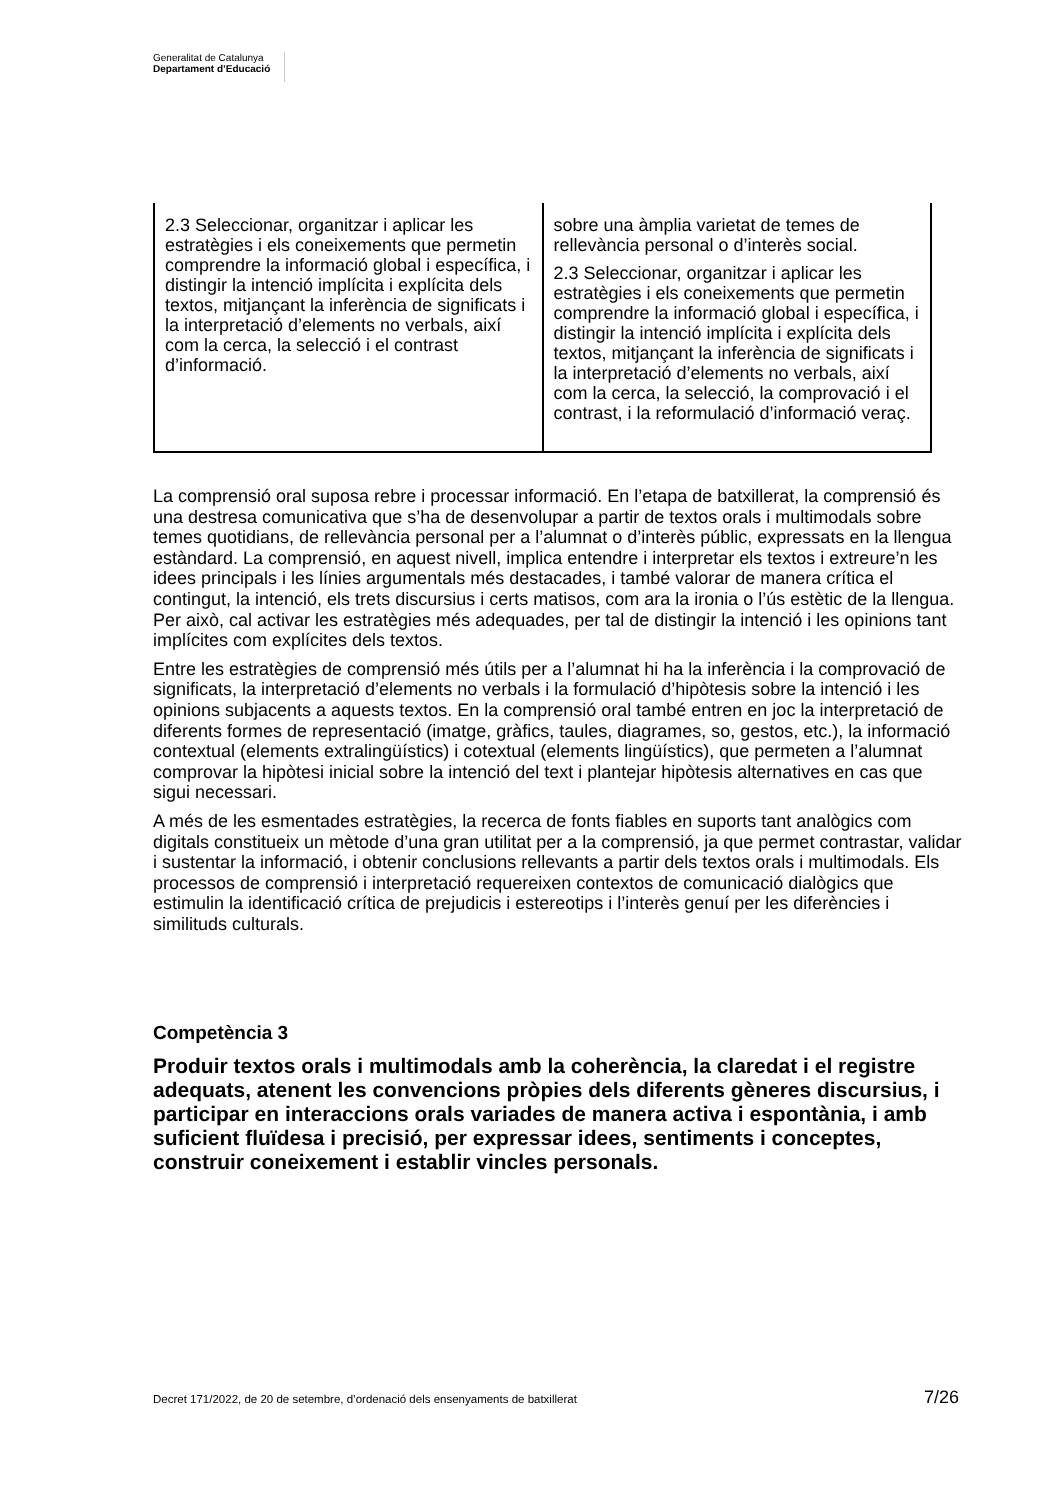Generalitat de Catalunya
Departament d’Educació
| 2.3 Seleccionar, organitzar i aplicar les estratègies i els coneixements que permetin comprendre la informació global i específica, i distingir la intenció implícita i explícita dels textos, mitjançant la inferència de significats i la interpretació d’elements no verbals, així com la cerca, la selecció i el contrast d’informació. | sobre una àmplia varietat de temes de rellevància personal o d’interès social. 2.3 Seleccionar, organitzar i aplicar les estratègies i els coneixements que permetin comprendre la informació global i específica, i distingir la intenció implícita i explícita dels textos, mitjançant la inferència de significats i la interpretació d’elements no verbals, així com la cerca, la selecció, la comprovació i el contrast, i la reformulació d’informació veraç. |
La comprensió oral suposa rebre i processar informació. En l’etapa de batxillerat, la comprensió és una destresa comunicativa que s’ha de desenvolupar a partir de textos orals i multimodals sobre temes quotidians, de rellevància personal per a l’alumnat o d’interès públic, expressats en la llengua estàndard. La comprensió, en aquest nivell, implica entendre i interpretar els textos i extreure’n les idees principals i les línies argumentals més destacades, i també valorar de manera crítica el contingut, la intenció, els trets discursius i certs matisos, com ara la ironia o l’ús estètic de la llengua. Per això, cal activar les estratègies més adequades, per tal de distingir la intenció i les opinions tant implícites com explícites dels textos.
Entre les estratègies de comprensió més útils per a l’alumnat hi ha la inferència i la comprovació de significats, la interpretació d’elements no verbals i la formulació d’hipòtesis sobre la intenció i les opinions subjacents a aquests textos. En la comprensió oral també entren en joc la interpretació de diferents formes de representació (imatge, gràfics, taules, diagrames, so, gestos, etc.), la informació contextual (elements extralingüístics) i cotextual (elements lingüístics), que permeten a l’alumnat comprovar la hipòtesi inicial sobre la intenció del text i plantejar hipòtesis alternatives en cas que sigui necessari.
A més de les esmentades estratègies, la recerca de fonts fiables en suports tant analògics com digitals constitueix un mètode d’una gran utilitat per a la comprensió, ja que permet contrastar, validar i sustentar la informació, i obtenir conclusions rellevants a partir dels textos orals i multimodals. Els processos de comprensió i interpretació requereixen contextos de comunicació dialògics que estimulin la identificació crítica de prejudicis i estereotips i l’interès genuí per les diferències i similituds culturals.
Competència 3
Produir textos orals i multimodals amb la coherència, la claredat i el registre adequats, atenent les convencions pròpies dels diferents gèneres discursius, i participar en interaccions orals variades de manera activa i espontània, i amb suficient fluïdesa i precisió, per expressar idees, sentiments i conceptes, construir coneixement i establir vincles personals.
Decret 171/2022, de 20 de setembre, d’ordenació dels ensenyaments de batxillerat 7/26